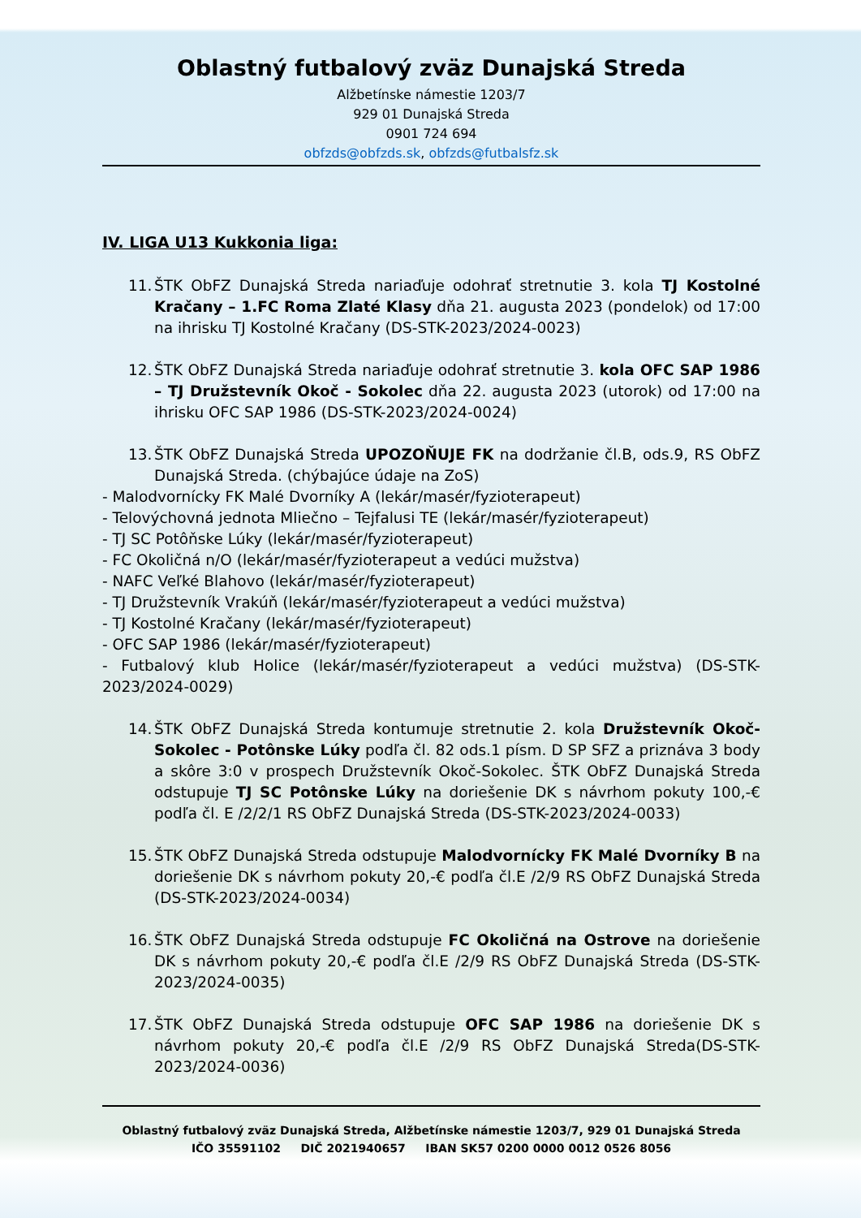Oblastný futbalový zväz Dunajská Streda
Alžbetínske námestie 1203/7
929 01 Dunajská Streda
0901 724 694
obfzds@obfzds.sk, obfzds@futbalsfz.sk
IV. LIGA U13 Kukkonia liga:
11. ŠTK ObFZ Dunajská Streda nariaďuje odohrať stretnutie 3. kola TJ Kostolné Kračany – 1.FC Roma Zlaté Klasy dňa 21. augusta 2023 (pondelok) od 17:00 na ihrisku TJ Kostolné Kračany (DS-STK-2023/2024-0023)
12. ŠTK ObFZ Dunajská Streda nariaďuje odohrať stretnutie 3. kola OFC SAP 1986 – TJ Družstevník Okoč - Sokolec dňa 22. augusta 2023 (utorok) od 17:00 na ihrisku OFC SAP 1986 (DS-STK-2023/2024-0024)
13. ŠTK ObFZ Dunajská Streda UPOZOŇUJE FK na dodržanie čl.B, ods.9, RS ObFZ Dunajská Streda. (chýbajúce údaje na ZoS)
- Malodvornícky FK Malé Dvorníky A (lekár/masér/fyzioterapeut)
- Telovýchovná jednota Mliečno – Tejfalusi TE (lekár/masér/fyzioterapeut)
- TJ SC Potôňske Lúky (lekár/masér/fyzioterapeut)
- FC Okoličná n/O (lekár/masér/fyzioterapeut a vedúci mužstva)
- NAFC Veľké Blahovo (lekár/masér/fyzioterapeut)
- TJ Družstevník Vrakúň (lekár/masér/fyzioterapeut a vedúci mužstva)
- TJ Kostolné Kračany (lekár/masér/fyzioterapeut)
- OFC SAP 1986 (lekár/masér/fyzioterapeut)
- Futbalový klub Holice (lekár/masér/fyzioterapeut a vedúci mužstva) (DS-STK-2023/2024-0029)
14. ŠTK ObFZ Dunajská Streda kontumuje stretnutie 2. kola Družstevník Okoč-Sokolec - Potônske Lúky podľa čl. 82 ods.1 písm. D SP SFZ a priznáva 3 body a skôre 3:0 v prospech Družstevník Okoč-Sokolec. ŠTK ObFZ Dunajská Streda odstupuje TJ SC Potônske Lúky na doriešenie DK s návrhom pokuty 100,-€ podľa čl. E /2/2/1 RS ObFZ Dunajská Streda (DS-STK-2023/2024-0033)
15. ŠTK ObFZ Dunajská Streda odstupuje Malodvornícky FK Malé Dvorníky B na doriešenie DK s návrhom pokuty 20,-€ podľa čl.E /2/9 RS ObFZ Dunajská Streda (DS-STK-2023/2024-0034)
16. ŠTK ObFZ Dunajská Streda odstupuje FC Okoličná na Ostrove na doriešenie DK s návrhom pokuty 20,-€ podľa čl.E /2/9 RS ObFZ Dunajská Streda (DS-STK-2023/2024-0035)
17. ŠTK ObFZ Dunajská Streda odstupuje OFC SAP 1986 na doriešenie DK s návrhom pokuty 20,-€ podľa čl.E /2/9 RS ObFZ Dunajská Streda(DS-STK-2023/2024-0036)
Oblastný futbalový zväz Dunajská Streda, Alžbetínske námestie 1203/7, 929 01 Dunajská Streda
IČO 35591102 DIČ 2021940657 IBAN SK57 0200 0000 0012 0526 8056